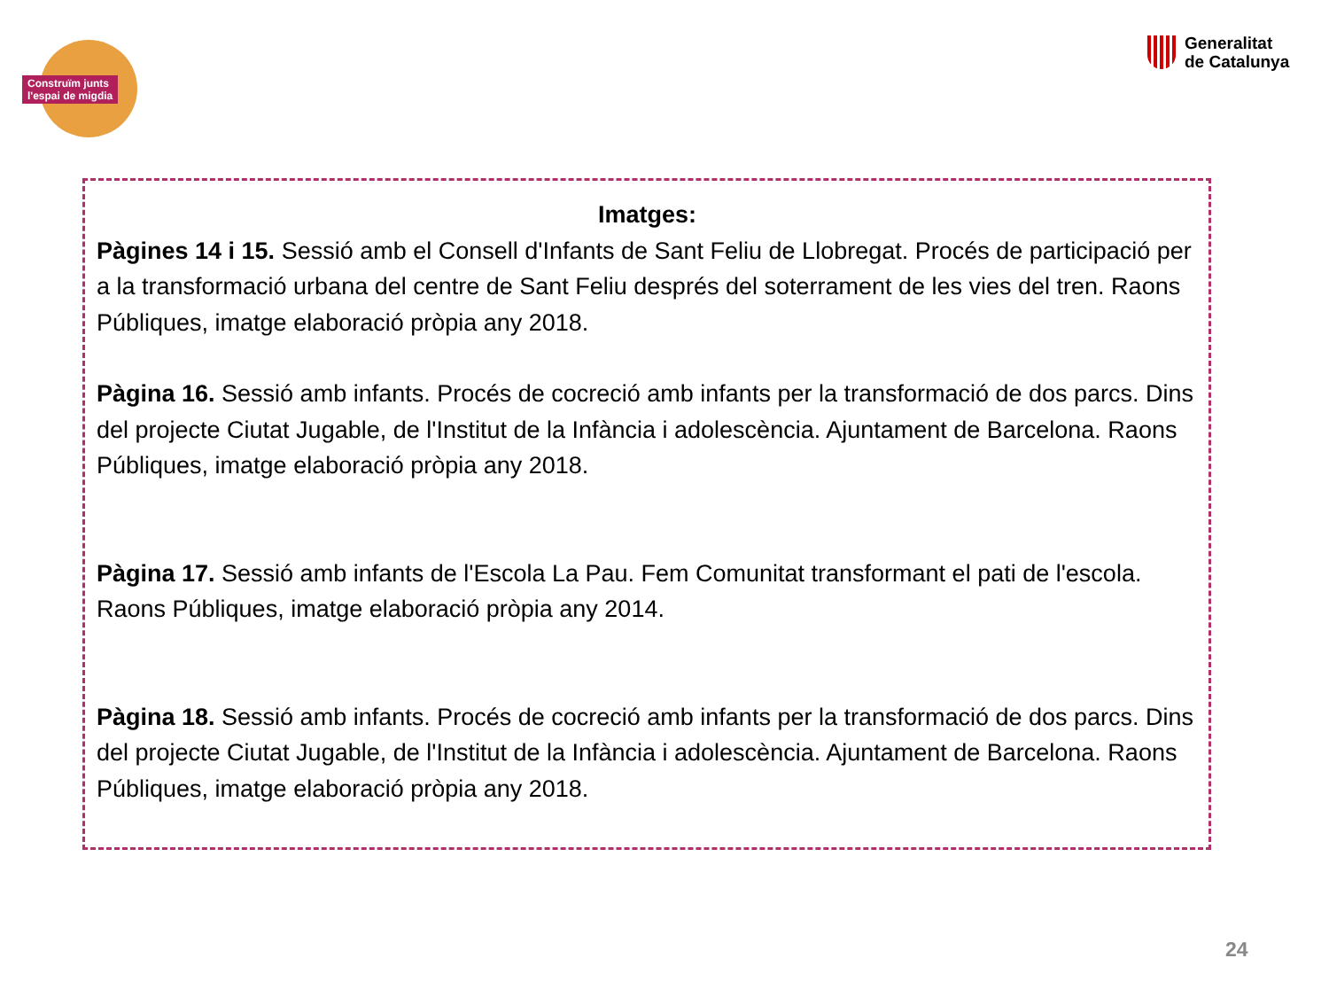Construïm junts
l'espai de migdia
Generalitat
de Catalunya
Imatges:
Pàgines 14 i 15. Sessió amb el Consell d'Infants de Sant Feliu de Llobregat. Procés de participació per a la transformació urbana del centre de Sant Feliu després del soterrament de les vies del tren. Raons Públiques, imatge elaboració pròpia any 2018.
Pàgina 16. Sessió amb infants. Procés de cocreció amb infants per la transformació de dos parcs. Dins del projecte Ciutat Jugable, de l'Institut de la Infància i adolescència. Ajuntament de Barcelona. Raons Públiques, imatge elaboració pròpia any 2018.
Pàgina 17. Sessió amb infants de l'Escola La Pau. Fem Comunitat transformant el pati de l'escola. Raons Públiques, imatge elaboració pròpia any 2014.
Pàgina 18. Sessió amb infants. Procés de cocreció amb infants per la transformació de dos parcs. Dins del projecte Ciutat Jugable, de l'Institut de la Infància i adolescència. Ajuntament de Barcelona. Raons Públiques, imatge elaboració pròpia any 2018.
24